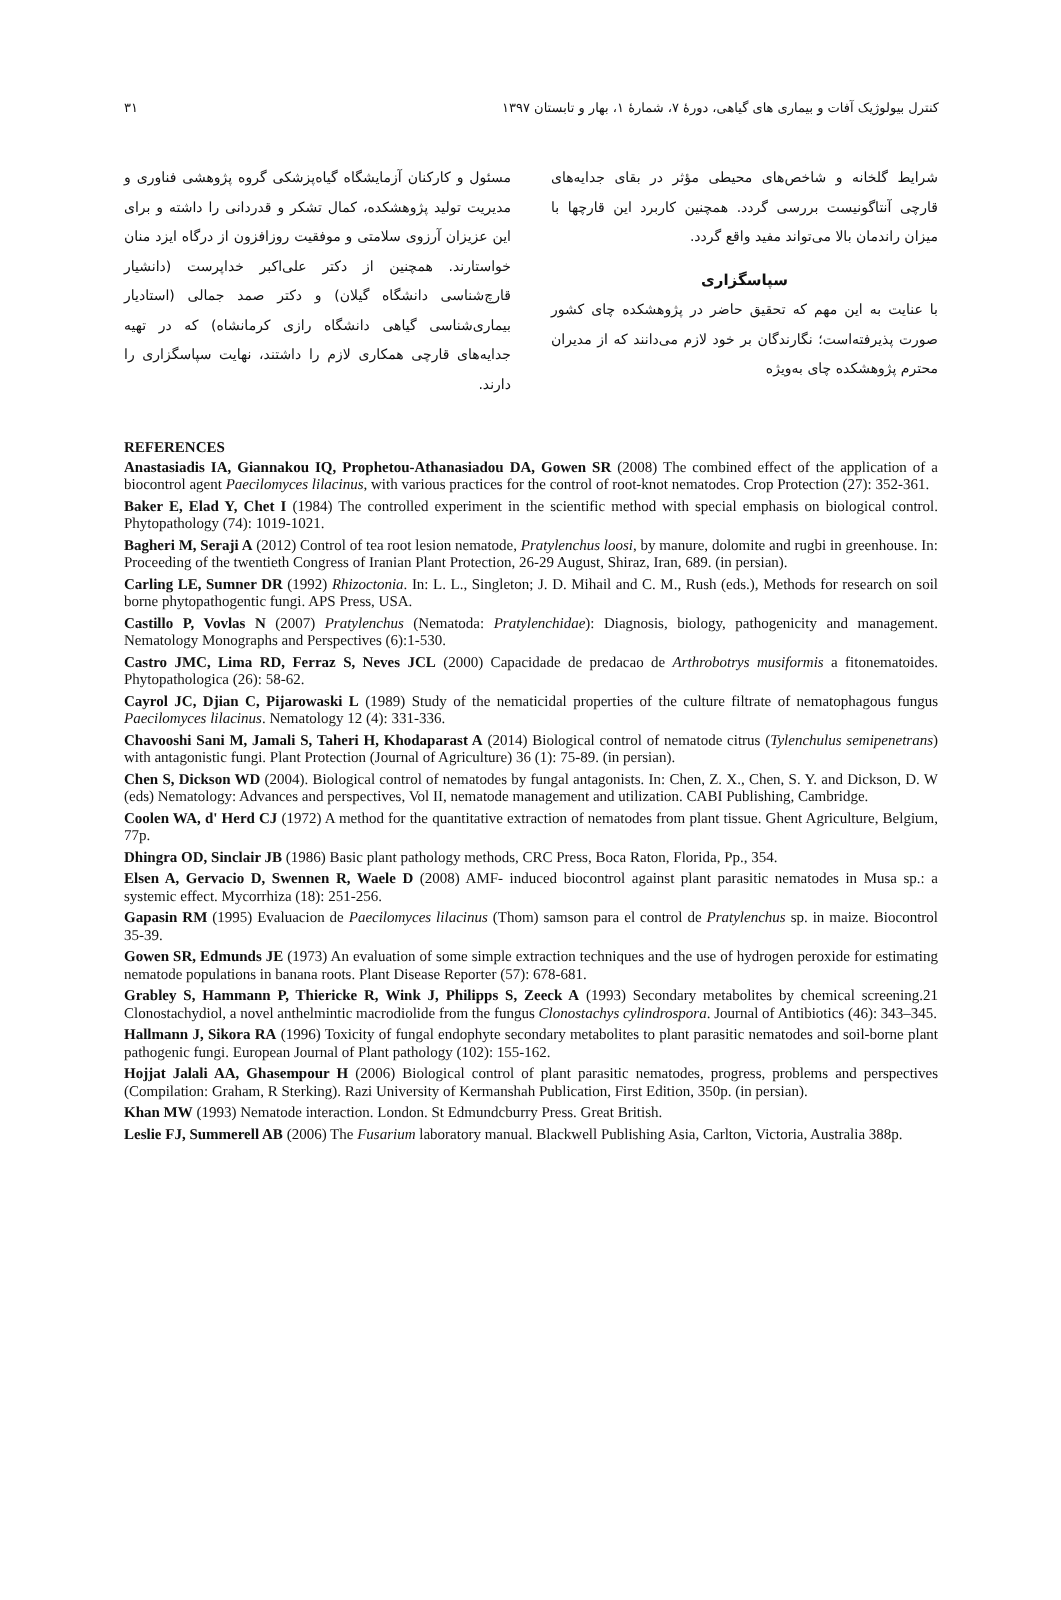کنترل بیولوژیک آفات و بیماری های گیاهی، دورهٔ ۷، شمارهٔ ۱، بهار و تابستان ۱۳۹۷ ۳۱
شرایط گلخانه و شاخص‌های محیطی مؤثر در بقای جدایه‌های قارچی آنتاگونیست بررسی گردد. همچنین کاربرد این قارچها با میزان راندمان بالا می‌تواند مفید واقع گردد.
سپاسگزاری
با عنایت به این مهم که تحقیق حاضر در پژوهشکده چای کشور صورت پذیرفته‌است؛ نگارندگان بر خود لازم می‌دانند که از مدیران محترم پژوهشکده چای به‌ویژه
مسئول و کارکنان آزمایشگاه گیاه‌پزشکی گروه پژوهشی فناوری و مدیریت تولید پژوهشکده، کمال تشکر و قدردانی را داشته و برای این عزیزان آرزوی سلامتی و موفقیت روزافزون از درگاه ایزد منان خواستارند. همچنین از دکتر علی‌اکبر خداپرست (دانشیار قارچ‌شناسی دانشگاه گیلان) و دکتر صمد جمالی (استادیار بیماری‌شناسی گیاهی دانشگاه رازی کرمانشاه) که در تهیه جدایه‌های قارچی همکاری لازم را داشتند، نهایت سپاسگزاری را دارند.
REFERENCES
Anastasiadis IA, Giannakou IQ, Prophetou-Athanasiadou DA, Gowen SR (2008) The combined effect of the application of a biocontrol agent Paecilomyces lilacinus, with various practices for the control of root-knot nematodes. Crop Protection (27): 352-361.
Baker E, Elad Y, Chet I (1984) The controlled experiment in the scientific method with special emphasis on biological control. Phytopathology (74): 1019-1021.
Bagheri M, Seraji A (2012) Control of tea root lesion nematode, Pratylenchus loosi, by manure, dolomite and rugbi in greenhouse. In: Proceeding of the twentieth Congress of Iranian Plant Protection, 26-29 August, Shiraz, Iran, 689. (in persian).
Carling LE, Sumner DR (1992) Rhizoctonia. In: L. L., Singleton; J. D. Mihail and C. M., Rush (eds.), Methods for research on soil borne phytopathogentic fungi. APS Press, USA.
Castillo P, Vovlas N (2007) Pratylenchus (Nematoda: Pratylenchidae): Diagnosis, biology, pathogenicity and management. Nematology Monographs and Perspectives (6):1-530.
Castro JMC, Lima RD, Ferraz S, Neves JCL (2000) Capacidade de predacao de Arthrobotrys musiformis a fitonematoides. Phytopathologica (26): 58-62.
Cayrol JC, Djian C, Pijarowaski L (1989) Study of the nematicidal properties of the culture filtrate of nematophagous fungus Paecilomyces lilacinus. Nematology 12 (4): 331-336.
Chavooshi Sani M, Jamali S, Taheri H, Khodaparast A (2014) Biological control of nematode citrus (Tylenchulus semipenetrans) with antagonistic fungi. Plant Protection (Journal of Agriculture) 36 (1): 75-89. (in persian).
Chen S, Dickson WD (2004). Biological control of nematodes by fungal antagonists. In: Chen, Z. X., Chen, S. Y. and Dickson, D. W (eds) Nematology: Advances and perspectives, Vol II, nematode management and utilization. CABI Publishing, Cambridge.
Coolen WA, d' Herd CJ (1972) A method for the quantitative extraction of nematodes from plant tissue. Ghent Agriculture, Belgium, 77p.
Dhingra OD, Sinclair JB (1986) Basic plant pathology methods, CRC Press, Boca Raton, Florida, Pp., 354.
Elsen A, Gervacio D, Swennen R, Waele D (2008) AMF- induced biocontrol against plant parasitic nematodes in Musa sp.: a systemic effect. Mycorrhiza (18): 251-256.
Gapasin RM (1995) Evaluacion de Paecilomyces lilacinus (Thom) samson para el control de Pratylenchus sp. in maize. Biocontrol 35-39.
Gowen SR, Edmunds JE (1973) An evaluation of some simple extraction techniques and the use of hydrogen peroxide for estimating nematode populations in banana roots. Plant Disease Reporter (57): 678-681.
Grabley S, Hammann P, Thiericke R, Wink J, Philipps S, Zeeck A (1993) Secondary metabolites by chemical screening.21 Clonostachydiol, a novel anthelmintic macrodiolide from the fungus Clonostachys cylindrospora. Journal of Antibiotics (46): 343–345.
Hallmann J, Sikora RA (1996) Toxicity of fungal endophyte secondary metabolites to plant parasitic nematodes and soil-borne plant pathogenic fungi. European Journal of Plant pathology (102): 155-162.
Hojjat Jalali AA, Ghasempour H (2006) Biological control of plant parasitic nematodes, progress, problems and perspectives (Compilation: Graham, R Sterking). Razi University of Kermanshah Publication, First Edition, 350p. (in persian).
Khan MW (1993) Nematode interaction. London. St Edmundcburry Press. Great British.
Leslie FJ, Summerell AB (2006) The Fusarium laboratory manual. Blackwell Publishing Asia, Carlton, Victoria, Australia 388p.